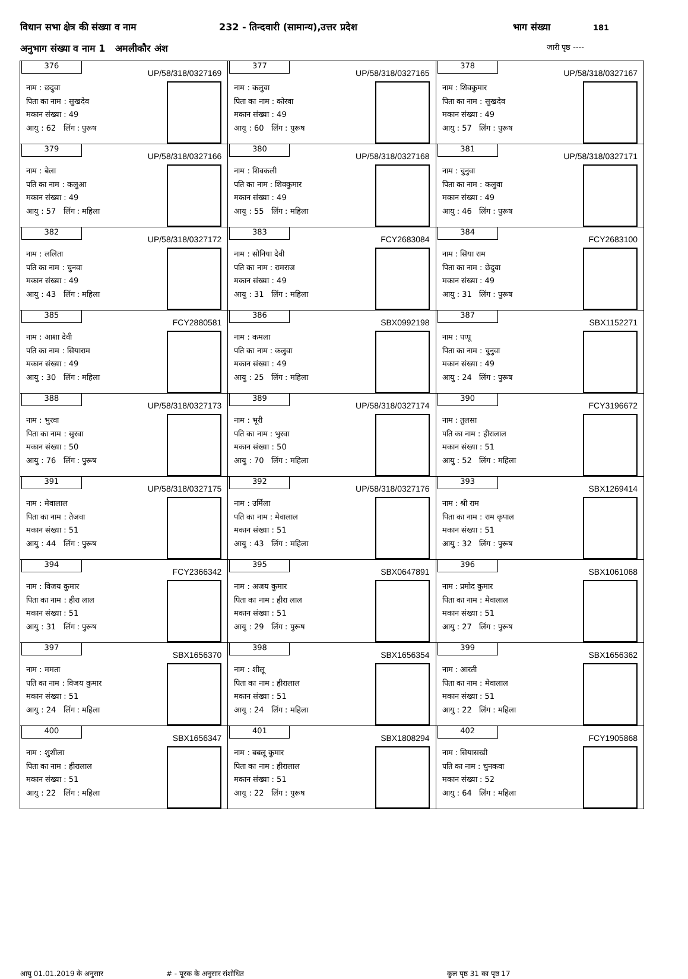विधान सभा क्षेत्र की संख्या व नाम 232 - तिन्दवारी (सामान्य),उत्तर प्रदेश भाग संख्या 181
अनुभाग संख्या व नाम 1 अमलीकौर अंश जारी पृष्ठ ----
| 376 UP/58/318/0327169 नाम : छदुवा पिता का नाम : सुखदेव मकान संख्या : 49 आयु : 62 लिंग : पुरूष | 377 UP/58/318/0327165 नाम : कलुवा पिता का नाम : कोरवा मकान संख्या : 49 आयु : 60 लिंग : पुरूष | 378 UP/58/318/0327167 नाम : शिवकुमार पिता का नाम : सुखदेव मकान संख्या : 49 आयु : 57 लिंग : पुरूष |
| 379 UP/58/318/0327166 नाम : बेला पति का नाम : कलुआ मकान संख्या : 49 आयु : 57 लिंग : महिला | 380 UP/58/318/0327168 नाम : शिवकली पति का नाम : शिवकुमार मकान संख्या : 49 आयु : 55 लिंग : महिला | 381 UP/58/318/0327171 नाम : चुनुवा पिता का नाम : कलुवा मकान संख्या : 49 आयु : 46 लिंग : पुरूष |
| 382 UP/58/318/0327172 नाम : ललिता पति का नाम : चुनवा मकान संख्या : 49 आयु : 43 लिंग : महिला | 383 FCY2683084 नाम : सोनिया देवी पति का नाम : रामराज मकान संख्या : 49 आयु : 31 लिंग : महिला | 384 FCY2683100 नाम : सिया राम पिता का नाम : छेदुवा मकान संख्या : 49 आयु : 31 लिंग : पुरूष |
| 385 FCY2880581 नाम : आशा देवी पति का नाम : सियाराम मकान संख्या : 49 आयु : 30 लिंग : महिला | 386 SBX0992198 नाम : कमला पति का नाम : कलुवा मकान संख्या : 49 आयु : 25 लिंग : महिला | 387 SBX1152271 नाम : पप्पू पिता का नाम : चुनुवा मकान संख्या : 49 आयु : 24 लिंग : पुरूष |
| 388 UP/58/318/0327173 नाम : भुरवा पिता का नाम : सुरवा मकान संख्या : 50 आयु : 76 लिंग : पुरूष | 389 UP/58/318/0327174 नाम : भूरी पति का नाम : भुरवा मकान संख्या : 50 आयु : 70 लिंग : महिला | 390 FCY3196672 नाम : तुलसा पति का नाम : हीरालाल मकान संख्या : 51 आयु : 52 लिंग : महिला |
| 391 UP/58/318/0327175 नाम : मेवालाल पिता का नाम : तेजवा मकान संख्या : 51 आयु : 44 लिंग : पुरूष | 392 UP/58/318/0327176 नाम : उर्मिला पति का नाम : मेवालाल मकान संख्या : 51 आयु : 43 लिंग : महिला | 393 SBX1269414 नाम : श्री राम पिता का नाम : राम कृपाल मकान संख्या : 51 आयु : 32 लिंग : पुरूष |
| 394 FCY2366342 नाम : विजय कुमार पिता का नाम : हीरा लाल मकान संख्या : 51 आयु : 31 लिंग : पुरूष | 395 SBX0647891 नाम : अजय कुमार पिता का नाम : हीरा लाल मकान संख्या : 51 आयु : 29 लिंग : पुरूष | 396 SBX1061068 नाम : प्रमोद कुमार पिता का नाम : मेवालाल मकान संख्या : 51 आयु : 27 लिंग : पुरूष |
| 397 SBX1656370 नाम : ममता पति का नाम : विजय कुमार मकान संख्या : 51 आयु : 24 लिंग : महिला | 398 SBX1656354 नाम : शीलू पिता का नाम : हीरालाल मकान संख्या : 51 आयु : 24 लिंग : महिला | 399 SBX1656362 नाम : आरती पिता का नाम : मेवालाल मकान संख्या : 51 आयु : 22 लिंग : महिला |
| 400 SBX1656347 नाम : शुशीला पिता का नाम : हीरालाल मकान संख्या : 51 आयु : 22 लिंग : महिला | 401 SBX1808294 नाम : बबलू कुमार पिता का नाम : हीरालाल मकान संख्या : 51 आयु : 22 लिंग : पुरूष | 402 FCY1905868 नाम : सियासखी पति का नाम : चुनकवा मकान संख्या : 52 आयु : 64 लिंग : महिला |
आयु 01.01.2019 के अनुसार # - पूरक के अनुसार संशोधित कुल पृष्ठ 31 का पृष्ठ 17